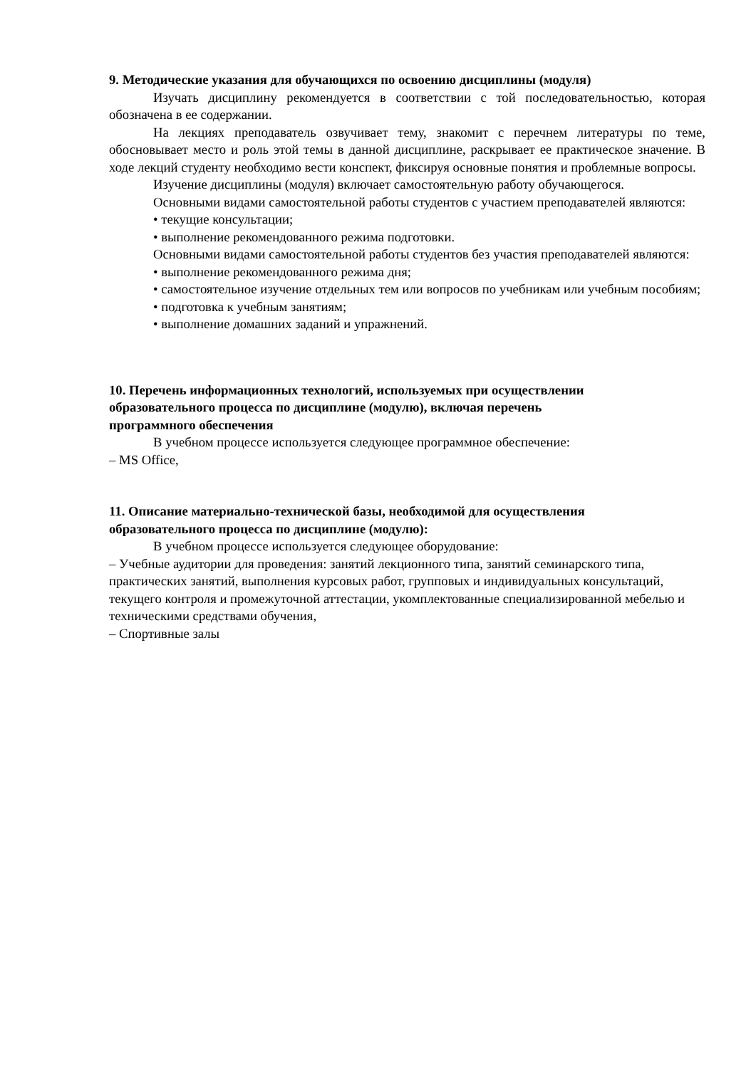9. Методические указания для обучающихся по освоению дисциплины (модуля)
Изучать дисциплину рекомендуется в соответствии с той последовательностью, которая обозначена в ее содержании.
На лекциях преподаватель озвучивает тему, знакомит с перечнем литературы по теме, обосновывает место и роль этой темы в данной дисциплине, раскрывает ее практическое значение. В ходе лекций студенту необходимо вести конспект, фиксируя основные понятия и проблемные вопросы.
Изучение дисциплины (модуля) включает самостоятельную работу обучающегося.
Основными видами самостоятельной работы студентов с участием преподавателей являются:
• текущие консультации;
• выполнение рекомендованного режима подготовки.
Основными видами самостоятельной работы студентов без участия преподавателей являются:
• выполнение рекомендованного режима дня;
• самостоятельное изучение отдельных тем или вопросов по учебникам или учебным пособиям;
• подготовка к учебным занятиям;
• выполнение домашних заданий и упражнений.
10. Перечень информационных технологий, используемых при осуществлении
образовательного процесса по дисциплине (модулю), включая перечень
программного обеспечения
В учебном процессе используется следующее программное обеспечение:
– MS Office,
11. Описание материально-технической базы, необходимой для осуществления
образовательного процесса по дисциплине (модулю):
В учебном процессе используется следующее оборудование:
– Учебные аудитории для проведения: занятий лекционного типа, занятий семинарского типа, практических занятий, выполнения курсовых работ, групповых и индивидуальных консультаций, текущего контроля и промежуточной аттестации, укомплектованные специализированной мебелью и техническими средствами обучения,
– Спортивные залы